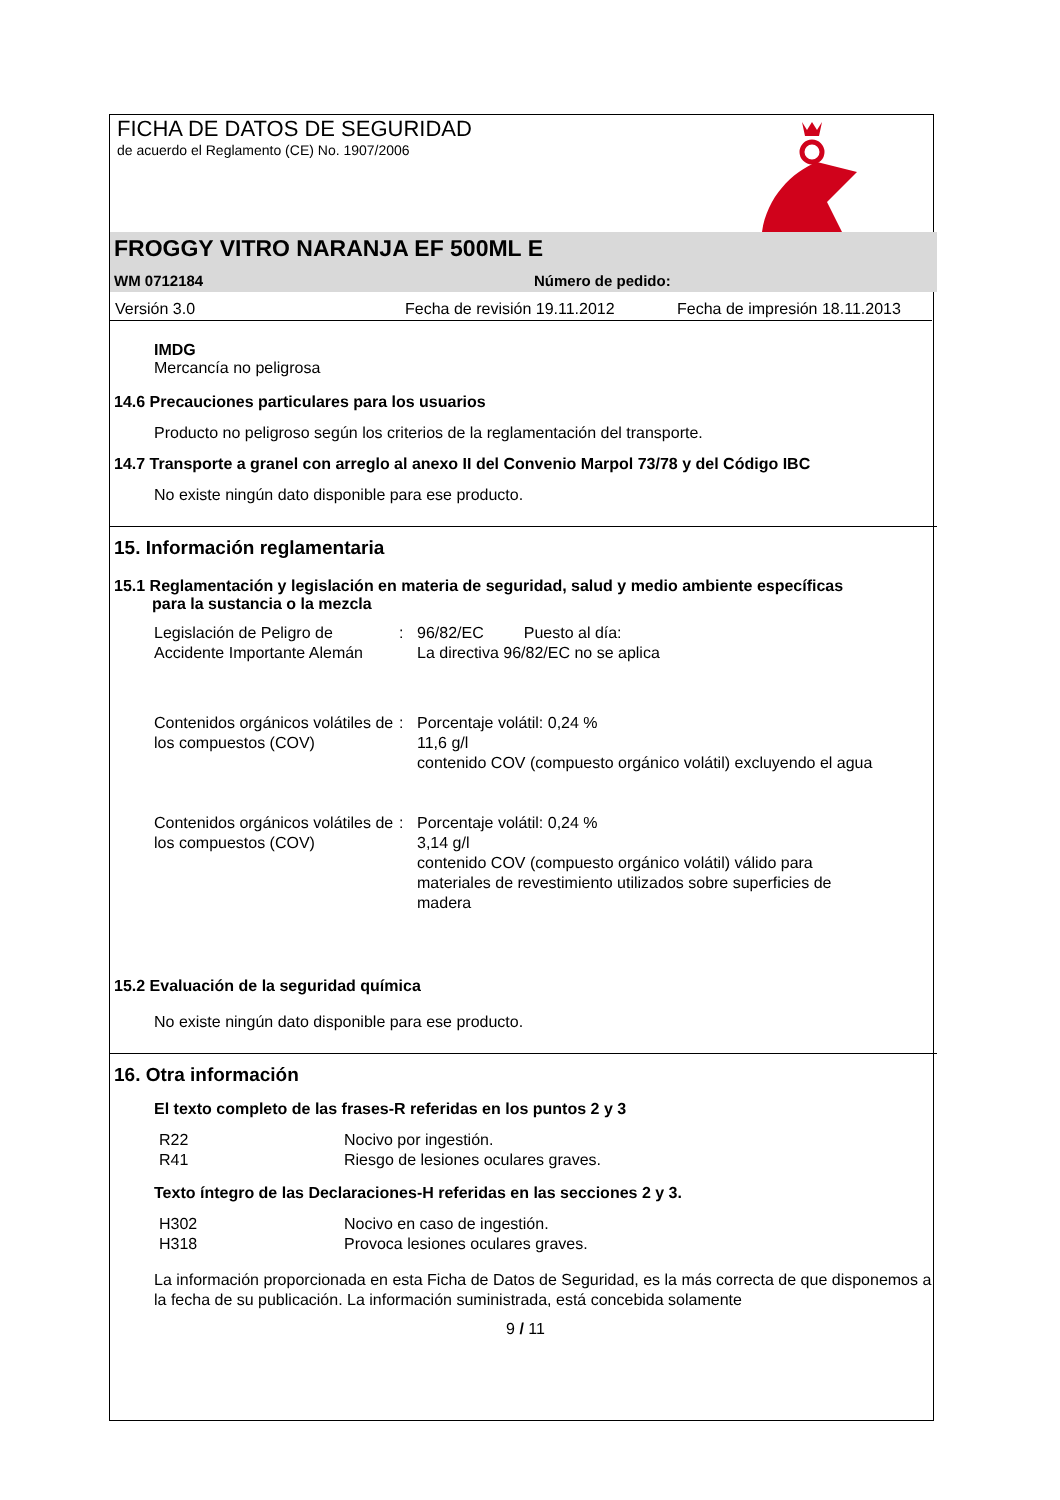FICHA DE DATOS DE SEGURIDAD
de acuerdo el Reglamento (CE) No. 1907/2006
FROGGY VITRO NARANJA EF 500ML E
WM 0712184 Número de pedido:
Versión 3.0 Fecha de revisión 19.11.2012 Fecha de impresión 18.11.2013
IMDG
Mercancía no peligrosa
14.6 Precauciones particulares para los usuarios
Producto no peligroso según los criterios de la reglamentación del transporte.
14.7 Transporte a granel con arreglo al anexo II del Convenio Marpol 73/78 y del Código IBC
No existe ningún dato disponible para ese producto.
15. Información reglamentaria
15.1 Reglamentación y legislación en materia de seguridad, salud y medio ambiente específicas
para la sustancia o la mezcla
Legislación de Peligro de Accidente Importante Alemán: 96/82/EC Puesto al día:
La directiva 96/82/EC no se aplica
Contenidos orgánicos volátiles de los compuestos (COV): Porcentaje volátil: 0,24 %
11,6 g/l
contenido COV (compuesto orgánico volátil) excluyendo el agua
Contenidos orgánicos volátiles de los compuestos (COV): Porcentaje volátil: 0,24 %
3,14 g/l
contenido COV (compuesto orgánico volátil) válido para materiales de revestimiento utilizados sobre superficies de madera
15.2 Evaluación de la seguridad química
No existe ningún dato disponible para ese producto.
16. Otra información
El texto completo de las frases-R referidas en los puntos 2 y 3
R22 Nocivo por ingestión.
R41 Riesgo de lesiones oculares graves.
Texto íntegro de las Declaraciones-H referidas en las secciones 2 y 3.
H302 Nocivo en caso de ingestión.
H318 Provoca lesiones oculares graves.
La información proporcionada en esta Ficha de Datos de Seguridad, es la más correcta de que disponemos a la fecha de su publicación. La información suministrada, está concebida solamente
9 / 11